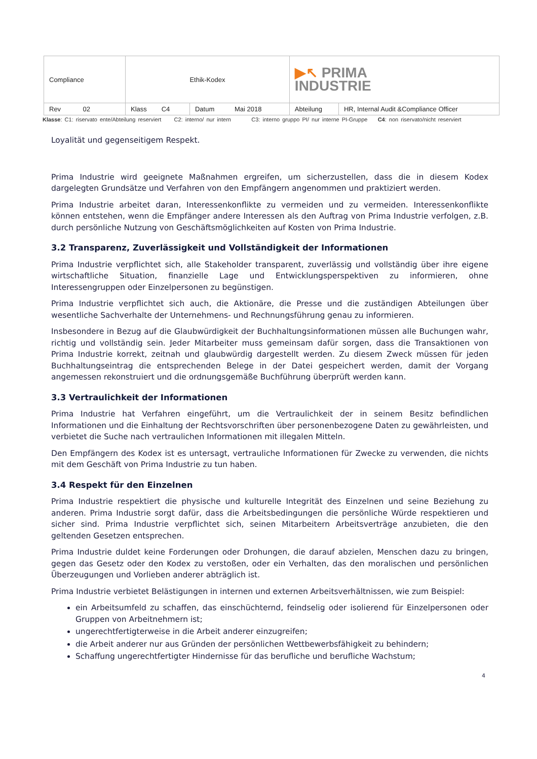| Compliance | Ethik-Kodex | | ▶↖ PRIMA INDUSTRIE | |
| Rev 02 | Klass C4 | Datum Mai 2018 | Abteilung | HR, Internal Audit &Compliance Officer |
Klasse: C1: riservato ente/Abteilung reserviert C2: interno/ nur intern C3: interno gruppo PI/ nur interne PI-Gruppe C4: non riservato/nicht reserviert
Loyalität und gegenseitigem Respekt.
Prima Industrie wird geeignete Maßnahmen ergreifen, um sicherzustellen, dass die in diesem Kodex dargelegten Grundsätze und Verfahren von den Empfängern angenommen und praktiziert werden.
Prima Industrie arbeitet daran, Interessenkonflikte zu vermeiden und zu vermeiden. Interessenkonflikte können entstehen, wenn die Empfänger andere Interessen als den Auftrag von Prima Industrie verfolgen, z.B. durch persönliche Nutzung von Geschäftsmöglichkeiten auf Kosten von Prima Industrie.
3.2 Transparenz, Zuverlässigkeit und Vollständigkeit der Informationen
Prima Industrie verpflichtet sich, alle Stakeholder transparent, zuverlässig und vollständig über ihre eigene wirtschaftliche Situation, finanzielle Lage und Entwicklungsperspektiven zu informieren, ohne Interessengruppen oder Einzelpersonen zu begünstigen.
Prima Industrie verpflichtet sich auch, die Aktionäre, die Presse und die zuständigen Abteilungen über wesentliche Sachverhalte der Unternehmens- und Rechnungsführung genau zu informieren.
Insbesondere in Bezug auf die Glaubwürdigkeit der Buchhaltungsinformationen müssen alle Buchungen wahr, richtig und vollständig sein. Jeder Mitarbeiter muss gemeinsam dafür sorgen, dass die Transaktionen von Prima Industrie korrekt, zeitnah und glaubwürdig dargestellt werden. Zu diesem Zweck müssen für jeden Buchhaltungseintrag die entsprechenden Belege in der Datei gespeichert werden, damit der Vorgang angemessen rekonstruiert und die ordnungsgemäße Buchführung überprüft werden kann.
3.3 Vertraulichkeit der Informationen
Prima Industrie hat Verfahren eingeführt, um die Vertraulichkeit der in seinem Besitz befindlichen Informationen und die Einhaltung der Rechtsvorschriften über personenbezogene Daten zu gewährleisten, und verbietet die Suche nach vertraulichen Informationen mit illegalen Mitteln.
Den Empfängern des Kodex ist es untersagt, vertrauliche Informationen für Zwecke zu verwenden, die nichts mit dem Geschäft von Prima Industrie zu tun haben.
3.4 Respekt für den Einzelnen
Prima Industrie respektiert die physische und kulturelle Integrität des Einzelnen und seine Beziehung zu anderen. Prima Industrie sorgt dafür, dass die Arbeitsbedingungen die persönliche Würde respektieren und sicher sind. Prima Industrie verpflichtet sich, seinen Mitarbeitern Arbeitsverträge anzubieten, die den geltenden Gesetzen entsprechen.
Prima Industrie duldet keine Forderungen oder Drohungen, die darauf abzielen, Menschen dazu zu bringen, gegen das Gesetz oder den Kodex zu verstoßen, oder ein Verhalten, das den moralischen und persönlichen Überzeugungen und Vorlieben anderer abträglich ist.
Prima Industrie verbietet Belästigungen in internen und externen Arbeitsverhältnissen, wie zum Beispiel:
ein Arbeitsumfeld zu schaffen, das einschüchternd, feindselig oder isolierend für Einzelpersonen oder Gruppen von Arbeitnehmern ist;
ungerechtfertigterweise in die Arbeit anderer einzugreifen;
die Arbeit anderer nur aus Gründen der persönlichen Wettbewerbsfähigkeit zu behindern;
Schaffung ungerechtfertigter Hindernisse für das berufliche und berufliche Wachstum;
4